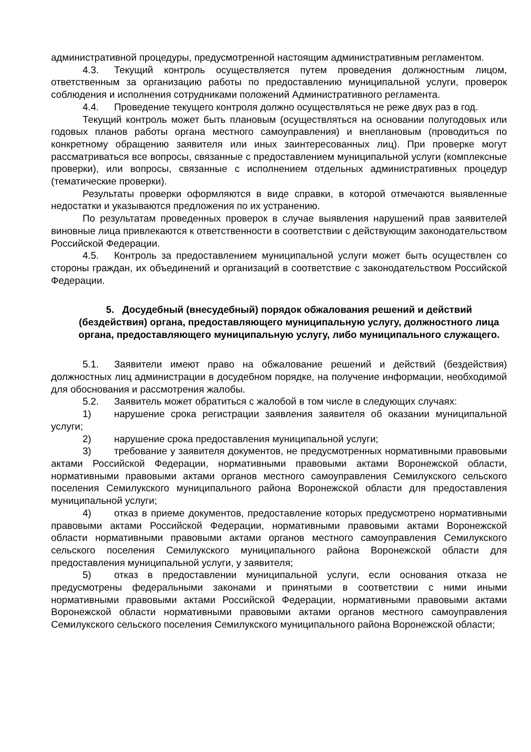административной процедуры, предусмотренной настоящим административным регламентом.
4.3. Текущий контроль осуществляется путем проведения должностным лицом, ответственным за организацию работы по предоставлению муниципальной услуги, проверок соблюдения и исполнения сотрудниками положений Административного регламента.
4.4. Проведение текущего контроля должно осуществляться не реже двух раз в год.
Текущий контроль может быть плановым (осуществляться на основании полугодовых или годовых планов работы органа местного самоуправления) и внеплановым (проводиться по конкретному обращению заявителя или иных заинтересованных лиц). При проверке могут рассматриваться все вопросы, связанные с предоставлением муниципальной услуги (комплексные проверки), или вопросы, связанные с исполнением отдельных административных процедур (тематические проверки).
Результаты проверки оформляются в виде справки, в которой отмечаются выявленные недостатки и указываются предложения по их устранению.
По результатам проведенных проверок в случае выявления нарушений прав заявителей виновные лица привлекаются к ответственности в соответствии с действующим законодательством Российской Федерации.
4.5. Контроль за предоставлением муниципальной услуги может быть осуществлен со стороны граждан, их объединений и организаций в соответствие с законодательством Российской Федерации.
5. Досудебный (внесудебный) порядок обжалования решений и действий (бездействия) органа, предоставляющего муниципальную услугу, должностного лица органа, предоставляющего муниципальную услугу, либо муниципального служащего.
5.1. Заявители имеют право на обжалование решений и действий (бездействия) должностных лиц администрации в досудебном порядке, на получение информации, необходимой для обоснования и рассмотрения жалобы.
5.2. Заявитель может обратиться с жалобой в том числе в следующих случаях:
1) нарушение срока регистрации заявления заявителя об оказании муниципальной услуги;
2) нарушение срока предоставления муниципальной услуги;
3) требование у заявителя документов, не предусмотренных нормативными правовыми актами Российской Федерации, нормативными правовыми актами Воронежской области, нормативными правовыми актами органов местного самоуправления Семилукского сельского поселения Семилукского муниципального района Воронежской области для предоставления муниципальной услуги;
4) отказ в приеме документов, предоставление которых предусмотрено нормативными правовыми актами Российской Федерации, нормативными правовыми актами Воронежской области нормативными правовыми актами органов местного самоуправления Семилукского сельского поселения Семилукского муниципального района Воронежской области для предоставления муниципальной услуги, у заявителя;
5) отказ в предоставлении муниципальной услуги, если основания отказа не предусмотрены федеральными законами и принятыми в соответствии с ними иными нормативными правовыми актами Российской Федерации, нормативными правовыми актами Воронежской области нормативными правовыми актами органов местного самоуправления Семилукского сельского поселения Семилукского муниципального района Воронежской области;